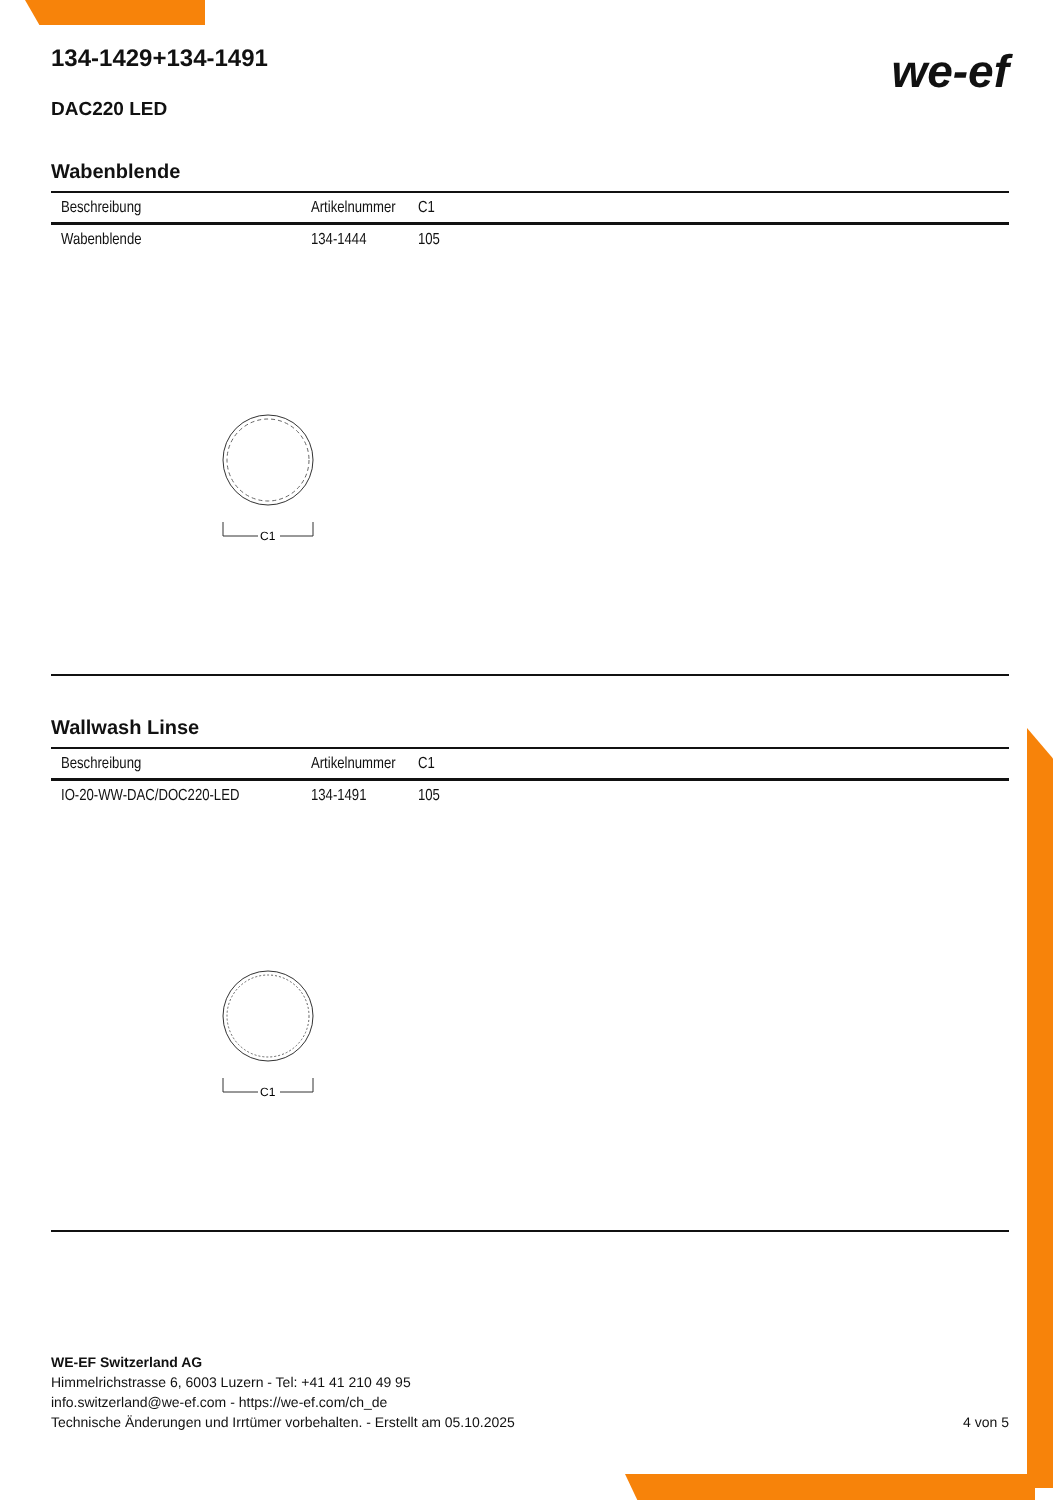134-1429+134-1491
we-ef
DAC220 LED
Wabenblende
| Beschreibung | Artikelnummer | C1 |
| --- | --- | --- |
| Wabenblende | 134-1444 | 105 |
C1
Wallwash Linse
| Beschreibung | Artikelnummer | C1 |
| --- | --- | --- |
| IO-20-WW-DAC/DOC220-LED | 134-1491 | 105 |
C1
WE-EF Switzerland AG
Himmelrichstrasse 6, 6003 Luzern - Tel: +41 41 210 49 95
info.switzerland@we-ef.com - https://we-ef.com/ch_de
Technische Änderungen und Irrtümer vorbehalten. - Erstellt am 05.10.2025 4 von 5